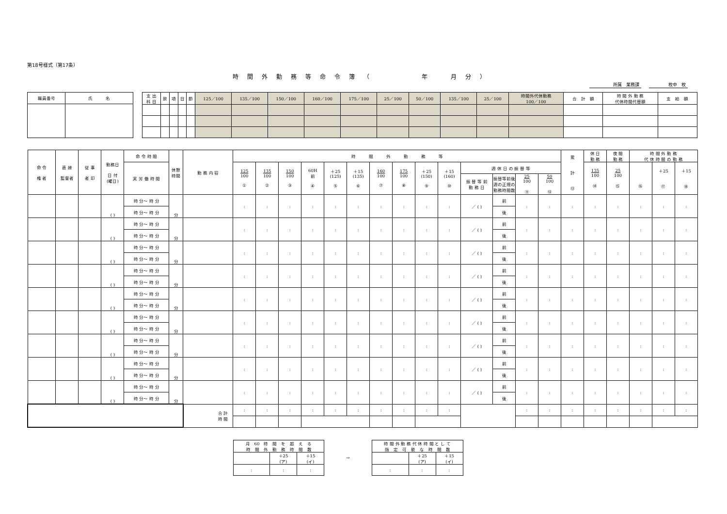第18号様式（第17条）
時間外勤務等命令簿（　　　年　月分）
所属　業務課　　　　　　　　　枚中　枚
| 職員番号 | 氏 名 |
| 支 出 科 目 | 款 | 項 | 目 | 節 | 125／100 | 135／100 | 150／100 | 160／100 | 175／100 | 25／100 | 50／100 | 135／100 | 25／100 | 時間外代休勤務 100／100 | 合 計 額 | 時 間 外 勤 務 代休時間代替額 | 支 給 額 |
| 命 令 権 者 | 直 接 監督者 | 従 事 者 印 | 勤務日 日 付 (曜日) | 命 令 時 間 | 休憩 時間 | 勤 務 内 容 | 時 間 外 勤 務 等 | | | | | | | | | | | | | | 累 計 ⑬ | 休 日 勤 務 | 夜 間 勤 務 | 時 間 外 勤 務 代 休 時 間 の 勤 務 | | |
| | | | | 実 労 働 時 間 | | | 125 100 ① | 135 100 ② | 150 100 ③ | 60H 前 ④ | ＋25 (125) ⑤ | ＋15 (135) ⑥ | 160 100 ⑦ | 175 100 ⑧ | ＋25 (150) ⑨ | ＋15 (160) ⑩ | 週 休 日 の 振 替 等 | | | | | 135 100 ⑭ | 25 100 ⑮ | ⑯ | ＋25 ⑰ | ＋15 ⑱ |
| | | | | | | | | | | | | | | | | | 振 替 等 前 勤 務 日 | 振替等前後 週の正規の 勤務時間数 | 25 100 ⑪ | 50 100 ⑫ | | | | | | |
| | | | ( ) | 時 分～ 時 分 | 分 | | : | : | : | : | : | : | : | : | : | : | ／ ( ) | 前 | : | : | : | : | : | : | : | : |
| | | | | 時 分～ 時 分 | | | | | | | | | | | | | | 後 | | | | | | | | |
| | | | ( ) | 時 分～ 時 分 | 分 | | : | : | : | : | : | : | : | : | : | : | ／ ( ) | 前 | : | : | : | : | : | : | : | : |
| | | | | 時 分～ 時 分 | | | | | | | | | | | | | | 後 | | | | | | | | |
| | | | ( ) | 時 分～ 時 分 | 分 | | : | : | : | : | : | : | : | : | : | : | ／ ( ) | 前 | : | : | : | : | : | : | : | : |
| | | | | 時 分～ 時 分 | | | | | | | | | | | | | | 後 | | | | | | | | |
| | | | ( ) | 時 分～ 時 分 | 分 | | : | : | : | : | : | : | : | : | : | : | ／ ( ) | 前 | : | : | : | : | : | : | : | : |
| | | | | 時 分～ 時 分 | | | | | | | | | | | | | | 後 | | | | | | | | |
| | | | ( ) | 時 分～ 時 分 | 分 | | : | : | : | : | : | : | : | : | : | : | ／ ( ) | 前 | : | : | : | : | : | : | : | : |
| | | | | 時 分～ 時 分 | | | | | | | | | | | | | | 後 | | | | | | | | |
| | | | ( ) | 時 分～ 時 分 | 分 | | : | : | : | : | : | : | : | : | : | : | ／ ( ) | 前 | : | : | : | : | : | : | : | : |
| | | | | 時 分～ 時 分 | | | | | | | | | | | | | | 後 | | | | | | | | |
| | | | ( ) | 時 分～ 時 分 | 分 | | : | : | : | : | : | : | : | : | : | : | ／ ( ) | 前 | : | : | : | : | : | : | : | : |
| | | | | 時 分～ 時 分 | | | | | | | | | | | | | | 後 | | | | | | | | |
| | | | ( ) | 時 分～ 時 分 | 分 | | : | : | : | : | : | : | : | : | : | : | ／ ( ) | 前 | : | : | : | : | : | : | : | : |
| | | | | 時 分～ 時 分 | | | | | | | | | | | | | | 後 | | | | | | | | |
| | | | ( ) | 時 分～ 時 分 | 分 | | : | : | : | : | : | : | : | : | : | : | ／ ( ) | 前 | : | : | : | : | : | : | : | : |
| | | | | 時 分～ 時 分 | | | | | | | | | | | | | | 後 | | | | | | | | |
| | | | | | | 合 計 時 間 | : | : | : | : | : | : | : | : | : | : | | | : | : | : | : | : | : | : | : |
| 月 60 時 間 を 超 え る 時 間 外 勤 務 時 間 数 | | |
| | ＋25 (ア) | ＋15 (イ) |
| : | : | : |
→
| 時 間 外 勤 務 代 休 時 間 と し て 指 定 可 能 な 時 間 数 | | |
| | ＋25 (ア) | ＋15 (イ) |
| : | : | : |